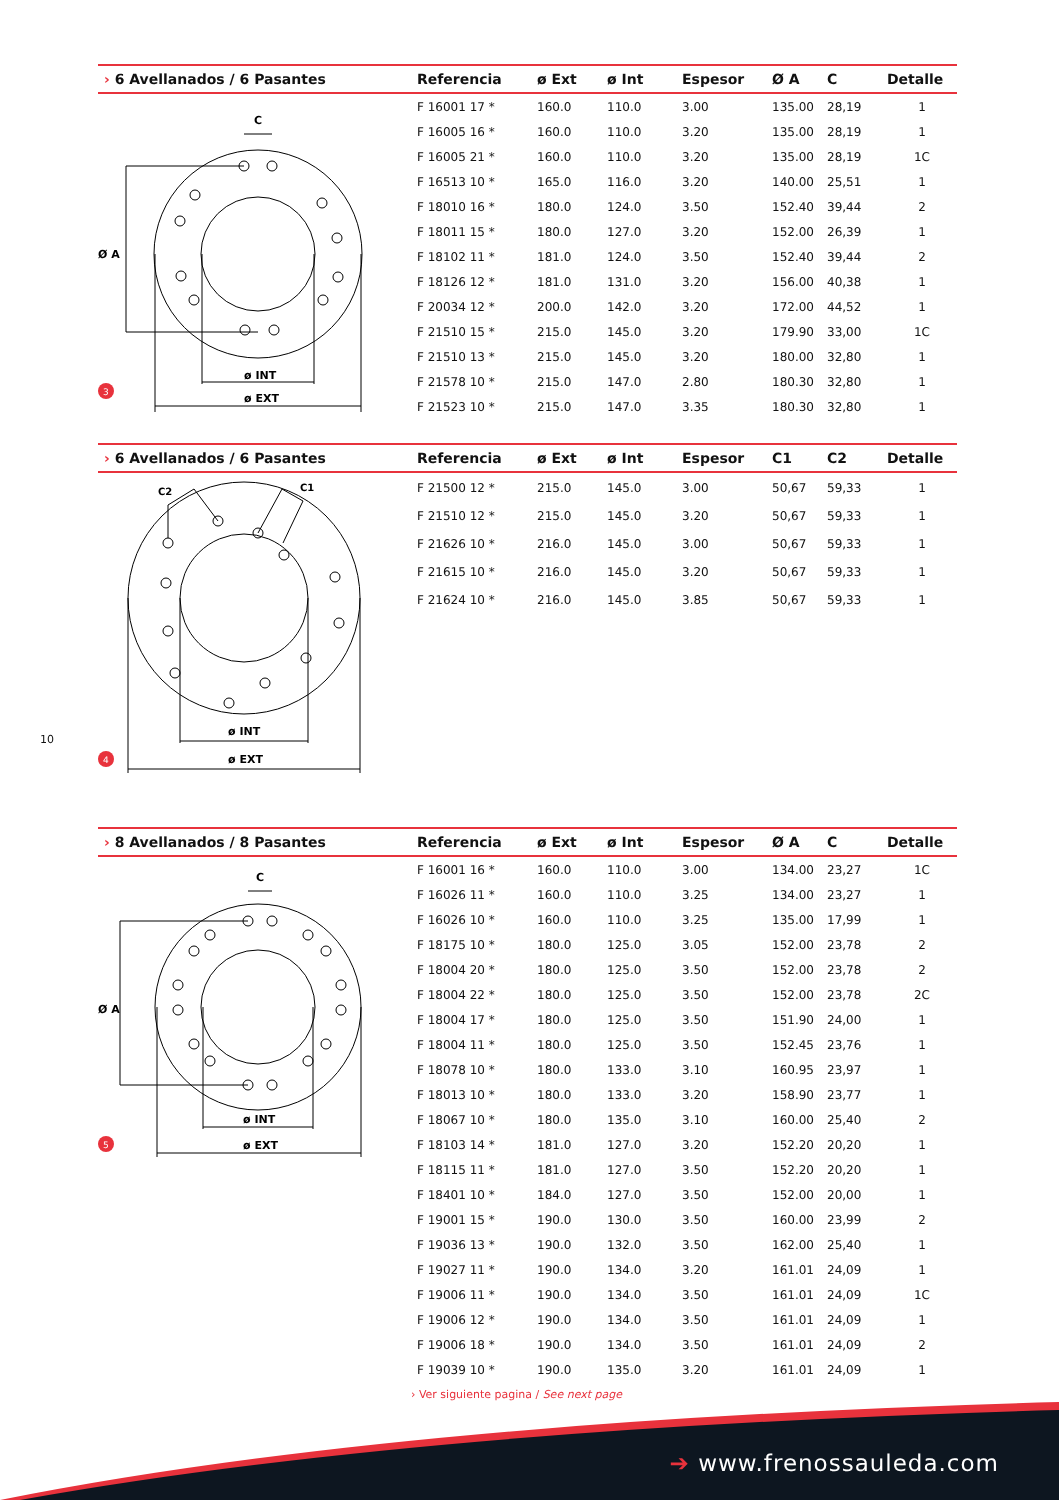| › 6 Avellanados / 6 Pasantes | Referencia | ø Ext | ø Int | Espesor | Ø A | C | Detalle |
| --- | --- | --- | --- | --- | --- | --- | --- |
| C Ø A ø INT ø EXT 3 | F 16001 17 * | 160.0 | 110.0 | 3.00 | 135.00 | 28,19 | 1 |
| | F 16005 16 * | 160.0 | 110.0 | 3.20 | 135.00 | 28,19 | 1 |
| | F 16005 21 * | 160.0 | 110.0 | 3.20 | 135.00 | 28,19 | 1C |
| | F 16513 10 * | 165.0 | 116.0 | 3.20 | 140.00 | 25,51 | 1 |
| | F 18010 16 * | 180.0 | 124.0 | 3.50 | 152.40 | 39,44 | 2 |
| | F 18011 15 * | 180.0 | 127.0 | 3.20 | 152.00 | 26,39 | 1 |
| | F 18102 11 * | 181.0 | 124.0 | 3.50 | 152.40 | 39,44 | 2 |
| | F 18126 12 * | 181.0 | 131.0 | 3.20 | 156.00 | 40,38 | 1 |
| | F 20034 12 * | 200.0 | 142.0 | 3.20 | 172.00 | 44,52 | 1 |
| | F 21510 15 * | 215.0 | 145.0 | 3.20 | 179.90 | 33,00 | 1C |
| | F 21510 13 * | 215.0 | 145.0 | 3.20 | 180.00 | 32,80 | 1 |
| | F 21578 10 * | 215.0 | 147.0 | 2.80 | 180.30 | 32,80 | 1 |
| | F 21523 10 * | 215.0 | 147.0 | 3.35 | 180.30 | 32,80 | 1 |
| › 6 Avellanados / 6 Pasantes | Referencia | ø Ext | ø Int | Espesor | C1 | C2 | Detalle |
| --- | --- | --- | --- | --- | --- | --- | --- |
| C2 C1 ø INT ø EXT 4 | F 21500 12 * F 21510 12 * F 21626 10 * F 21615 10 * F 21624 10 * | 215.0 215.0 216.0 216.0 216.0 | 145.0 145.0 145.0 145.0 145.0 | 3.00 3.20 3.00 3.20 3.85 | 50,67 50,67 50,67 50,67 50,67 | 59,33 59,33 59,33 59,33 59,33 | 1 1 1 1 1 |
10
| › 8 Avellanados / 8 Pasantes | Referencia | ø Ext | ø Int | Espesor | Ø A | C | Detalle |
| --- | --- | --- | --- | --- | --- | --- | --- |
| C Ø A ø INT ø EXT 5 | F 16001 16 * | 160.0 | 110.0 | 3.00 | 134.00 | 23,27 | 1C |
| | F 16026 11 * | 160.0 | 110.0 | 3.25 | 134.00 | 23,27 | 1 |
| | F 16026 10 * | 160.0 | 110.0 | 3.25 | 135.00 | 17,99 | 1 |
| | F 18175 10 * | 180.0 | 125.0 | 3.05 | 152.00 | 23,78 | 2 |
| | F 18004 20 * | 180.0 | 125.0 | 3.50 | 152.00 | 23,78 | 2 |
| | F 18004 22 * | 180.0 | 125.0 | 3.50 | 152.00 | 23,78 | 2C |
| | F 18004 17 * | 180.0 | 125.0 | 3.50 | 151.90 | 24,00 | 1 |
| | F 18004 11 * | 180.0 | 125.0 | 3.50 | 152.45 | 23,76 | 1 |
| | F 18078 10 * | 180.0 | 133.0 | 3.10 | 160.95 | 23,97 | 1 |
| | F 18013 10 * | 180.0 | 133.0 | 3.20 | 158.90 | 23,77 | 1 |
| | F 18067 10 * | 180.0 | 135.0 | 3.10 | 160.00 | 25,40 | 2 |
| | F 18103 14 * | 181.0 | 127.0 | 3.20 | 152.20 | 20,20 | 1 |
| | F 18115 11 * | 181.0 | 127.0 | 3.50 | 152.20 | 20,20 | 1 |
| | F 18401 10 * | 184.0 | 127.0 | 3.50 | 152.00 | 20,00 | 1 |
| | F 19001 15 * | 190.0 | 130.0 | 3.50 | 160.00 | 23,99 | 2 |
| | F 19036 13 * | 190.0 | 132.0 | 3.50 | 162.00 | 25,40 | 1 |
| | F 19027 11 * | 190.0 | 134.0 | 3.20 | 161.01 | 24,09 | 1 |
| | F 19006 11 * | 190.0 | 134.0 | 3.50 | 161.01 | 24,09 | 1C |
| | F 19006 12 * | 190.0 | 134.0 | 3.50 | 161.01 | 24,09 | 1 |
| | F 19006 18 * | 190.0 | 134.0 | 3.50 | 161.01 | 24,09 | 2 |
| | F 19039 10 * | 190.0 | 135.0 | 3.20 | 161.01 | 24,09 | 1 |
› Ver siguiente pagina / See next page
➔ www.frenossauleda.com